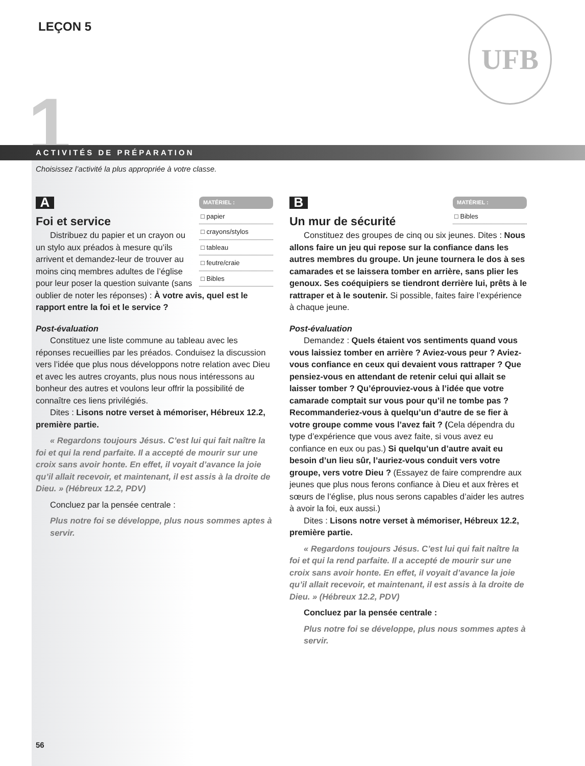LEÇON 5 UFB
1
ACTIVITÉS DE PRÉPARATION
Choisissez l’activité la plus appropriée à votre classe.
A
MATÉRIEL :
□ papier
□ crayons/stylos
□ tableau
□ feutre/craie
□ Bibles
Foi et service
Distribuez du papier et un crayon ou un stylo aux préados à mesure qu’ils arrivent et demandez-leur de trouver au moins cinq membres adultes de l’église pour leur poser la question suivante (sans oublier de noter les réponses) : À votre avis, quel est le rapport entre la foi et le service ?
Post-évaluation
Constituez une liste commune au tableau avec les réponses recueillies par les préados. Conduisez la discussion vers l’idée que plus nous développons notre relation avec Dieu et avec les autres croyants, plus nous nous intéressons au bonheur des autres et voulons leur offrir la possibilité de connaître ces liens privilégiés.
Dites : Lisons notre verset à mémoriser, Hébreux 12.2, première partie.
« Regardons toujours Jésus. C’est lui qui fait naître la foi et qui la rend parfaite. Il a accepté de mourir sur une croix sans avoir honte. En effet, il voyait d’avance la joie qu’il allait recevoir, et maintenant, il est assis à la droite de Dieu. » (Hébreux 12.2, PDV)
Concluez par la pensée centrale :
Plus notre foi se développe, plus nous sommes aptes à servir.
B
MATÉRIEL :
□ Bibles
Un mur de sécurité
Constituez des groupes de cinq ou six jeunes. Dites : Nous allons faire un jeu qui repose sur la confiance dans les autres membres du groupe. Un jeune tournera le dos à ses camarades et se laissera tomber en arrière, sans plier les genoux. Ses coéquipiers se tiendront derrière lui, prêts à le rattraper et à le soutenir. Si possible, faites faire l’expérience à chaque jeune.
Post-évaluation
Demandez : Quels étaient vos sentiments quand vous vous laissiez tomber en arrière ? Aviez-vous peur ? Aviez-vous confiance en ceux qui devaient vous rattraper ? Que pensiez-vous en attendant de retenir celui qui allait se laisser tomber ? Qu’éprouviez-vous à l’idée que votre camarade comptait sur vous pour qu’il ne tombe pas ? Recommanderiez-vous à quelqu’un d’autre de se fier à votre groupe comme vous l’avez fait ? (Cela dépendra du type d’expérience que vous avez faite, si vous avez eu confiance en eux ou pas.) Si quelqu’un d’autre avait eu besoin d’un lieu sûr, l’auriez-vous conduit vers votre groupe, vers votre Dieu ? (Essayez de faire comprendre aux jeunes que plus nous ferons confiance à Dieu et aux frères et sœurs de l’église, plus nous serons capables d’aider les autres à avoir la foi, eux aussi.)
Dites : Lisons notre verset à mémoriser, Hébreux 12.2, première partie.
« Regardons toujours Jésus. C’est lui qui fait naître la foi et qui la rend parfaite. Il a accepté de mourir sur une croix sans avoir honte. En effet, il voyait d’avance la joie qu’il allait recevoir, et maintenant, il est assis à la droite de Dieu. » (Hébreux 12.2, PDV)
Concluez par la pensée centrale :
Plus notre foi se développe, plus nous sommes aptes à servir.
56